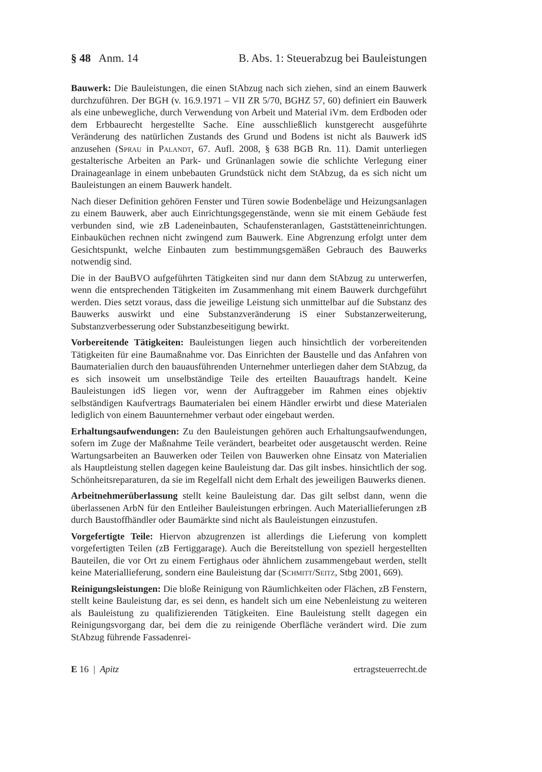§ 48 Anm. 14 B. Abs. 1: Steuerabzug bei Bauleistungen
Bauwerk: Die Bauleistungen, die einen StAbzug nach sich ziehen, sind an einem Bauwerk durchzuführen. Der BGH (v. 16.9.1971 – VII ZR 5/70, BGHZ 57, 60) definiert ein Bauwerk als eine unbewegliche, durch Verwendung von Arbeit und Material iVm. dem Erdboden oder dem Erbbaurecht hergestellte Sache. Eine ausschließlich kunstgerecht ausgeführte Veränderung des natürlichen Zustands des Grund und Bodens ist nicht als Bauwerk idS anzusehen (Sprau in Palandt, 67. Aufl. 2008, § 638 BGB Rn. 11). Damit unterliegen gestalterische Arbeiten an Park- und Grünanlagen sowie die schlichte Verlegung einer Drainageanlage in einem unbebauten Grundstück nicht dem StAbzug, da es sich nicht um Bauleistungen an einem Bauwerk handelt.
Nach dieser Definition gehören Fenster und Türen sowie Bodenbeläge und Heizungsanlagen zu einem Bauwerk, aber auch Einrichtungsgegenstände, wenn sie mit einem Gebäude fest verbunden sind, wie zB Ladeneinbauten, Schaufensteranlagen, Gaststätteneinrichtungen. Einbauküchen rechnen nicht zwingend zum Bauwerk. Eine Abgrenzung erfolgt unter dem Gesichtspunkt, welche Einbauten zum bestimmungsgemäßen Gebrauch des Bauwerks notwendig sind.
Die in der BauBVO aufgeführten Tätigkeiten sind nur dann dem StAbzug zu unterwerfen, wenn die entsprechenden Tätigkeiten im Zusammenhang mit einem Bauwerk durchgeführt werden. Dies setzt voraus, dass die jeweilige Leistung sich unmittelbar auf die Substanz des Bauwerks auswirkt und eine Substanzveränderung iS einer Substanzerweiterung, Substanzverbesserung oder Substanzbeseitigung bewirkt.
Vorbereitende Tätigkeiten: Bauleistungen liegen auch hinsichtlich der vorbereitenden Tätigkeiten für eine Baumaßnahme vor. Das Einrichten der Baustelle und das Anfahren von Baumaterialien durch den bauausführenden Unternehmer unterliegen daher dem StAbzug, da es sich insoweit um unselbständige Teile des erteilten Bauauftrags handelt. Keine Bauleistungen idS liegen vor, wenn der Auftraggeber im Rahmen eines objektiv selbständigen Kaufvertrags Baumaterialen bei einem Händler erwirbt und diese Materialen lediglich von einem Bauunternehmer verbaut oder eingebaut werden.
Erhaltungsaufwendungen: Zu den Bauleistungen gehören auch Erhaltungsaufwendungen, sofern im Zuge der Maßnahme Teile verändert, bearbeitet oder ausgetauscht werden. Reine Wartungsarbeiten an Bauwerken oder Teilen von Bauwerken ohne Einsatz von Materialien als Hauptleistung stellen dagegen keine Bauleistung dar. Das gilt insbes. hinsichtlich der sog. Schönheitsreparaturen, da sie im Regelfall nicht dem Erhalt des jeweiligen Bauwerks dienen.
Arbeitnehmerüberlassung stellt keine Bauleistung dar. Das gilt selbst dann, wenn die überlassenen ArbN für den Entleiher Bauleistungen erbringen. Auch Materiallieferungen zB durch Baustoffhändler oder Baumärkte sind nicht als Bauleistungen einzustufen.
Vorgefertigte Teile: Hiervon abzugrenzen ist allerdings die Lieferung von komplett vorgefertigten Teilen (zB Fertiggarage). Auch die Bereitstellung von speziell hergestellten Bauteilen, die vor Ort zu einem Fertighaus oder ähnlichem zusammengebaut werden, stellt keine Materiallieferung, sondern eine Bauleistung dar (Schmitt/Seitz, Stbg 2001, 669).
Reinigungsleistungen: Die bloße Reinigung von Räumlichkeiten oder Flächen, zB Fenstern, stellt keine Bauleistung dar, es sei denn, es handelt sich um eine Nebenleistung zu weiteren als Bauleistung zu qualifizierenden Tätigkeiten. Eine Bauleistung stellt dagegen ein Reinigungsvorgang dar, bei dem die zu reinigende Oberfläche verändert wird. Die zum StAbzug führende Fassadenrei-
E 16 | Apitz ertragsteuerrecht.de